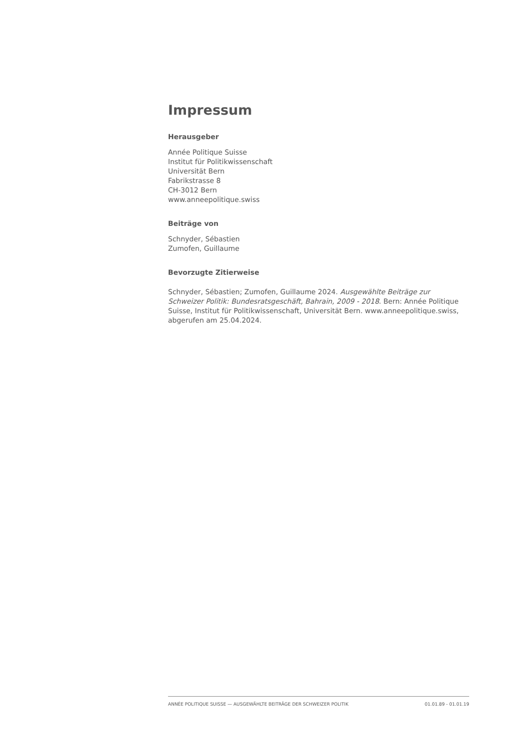Impressum
Herausgeber
Année Politique Suisse
Institut für Politikwissenschaft
Universität Bern
Fabrikstrasse 8
CH-3012 Bern
www.anneepolitique.swiss
Beiträge von
Schnyder, Sébastien
Zumofen, Guillaume
Bevorzugte Zitierweise
Schnyder, Sébastien; Zumofen, Guillaume 2024. Ausgewählte Beiträge zur Schweizer Politik: Bundesratsgeschäft, Bahrain, 2009 - 2018. Bern: Année Politique Suisse, Institut für Politikwissenschaft, Universität Bern. www.anneepolitique.swiss, abgerufen am 25.04.2024.
ANNÉE POLITIQUE SUISSE — AUSGEWÄHLTE BEITRÄGE DER SCHWEIZER POLITIK 01.01.89 - 01.01.19